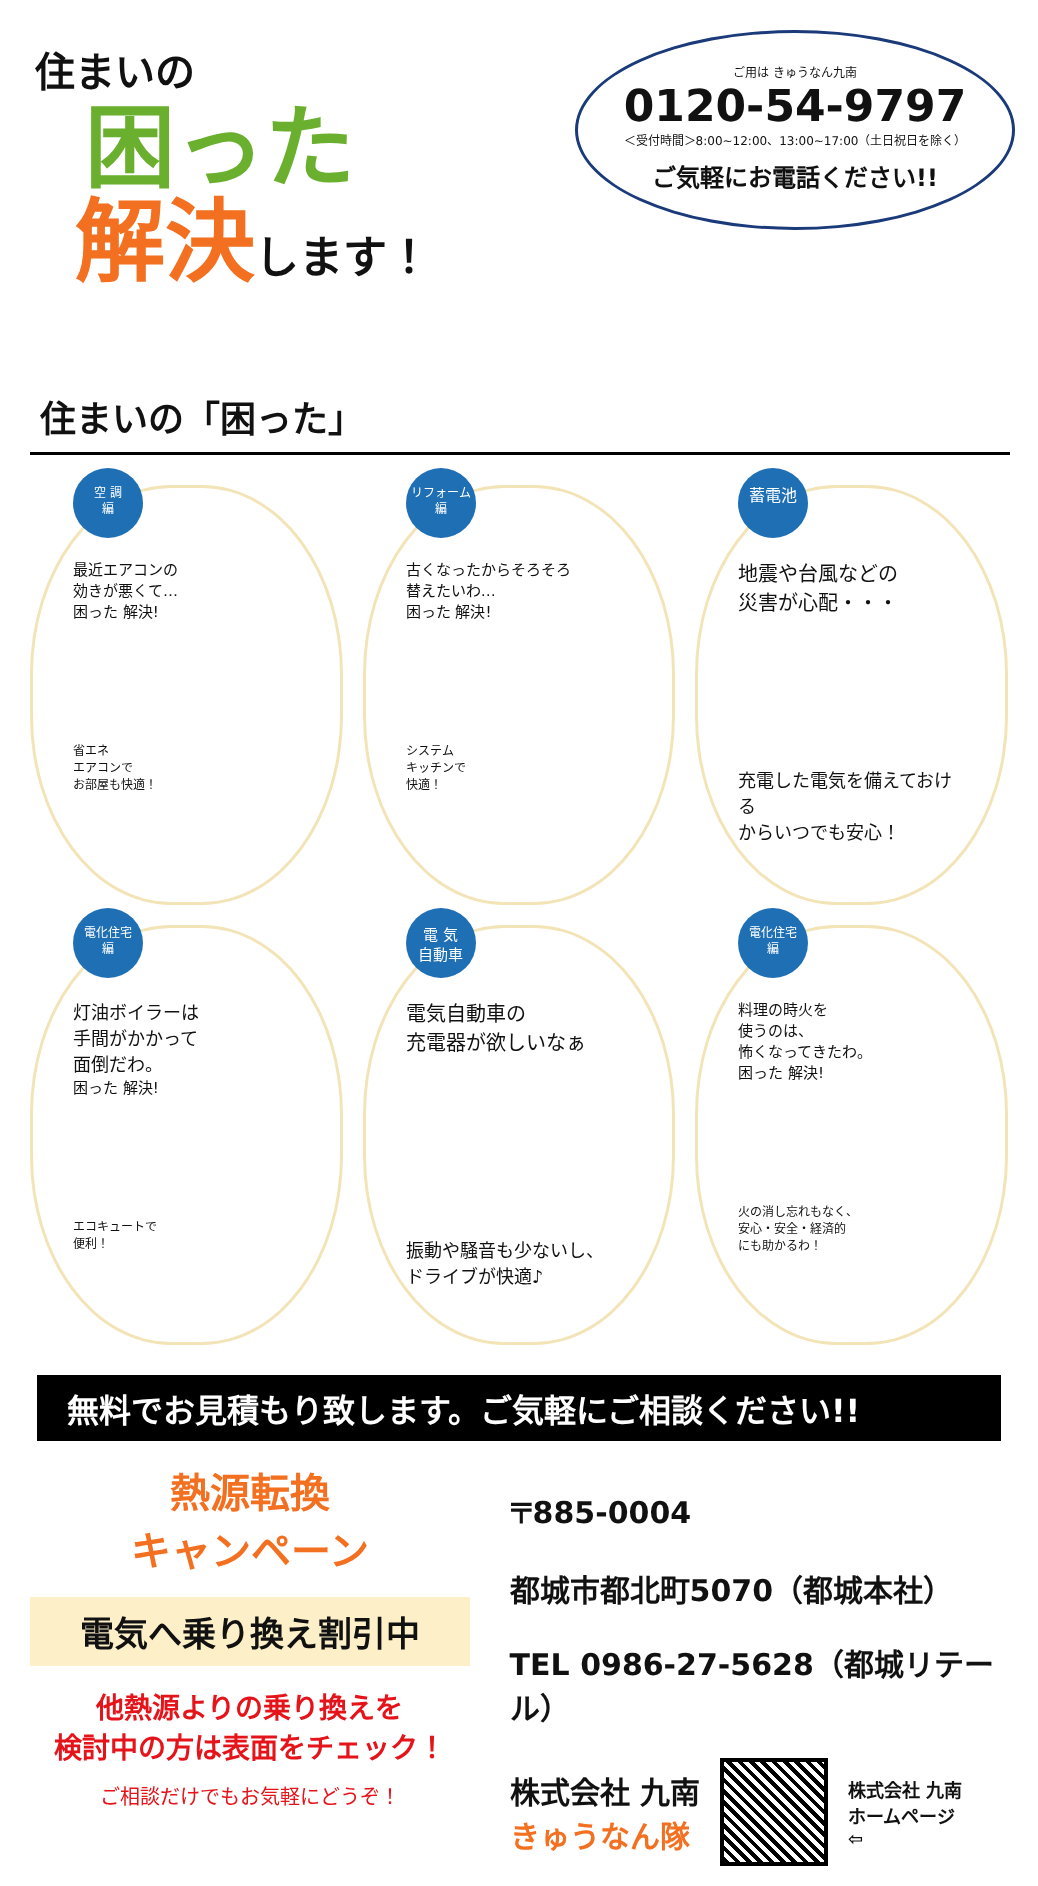住まいの
困った
解決します！
ご用は きゅうなん九南
0120-54-9797
＜受付時間＞8:00~12:00、13:00~17:00（土日祝日を除く）
ご気軽にお電話ください!!
住まいの「困った」
空 調
編
最近エアコンの
効きが悪くて…
困った 解決!
省エネ
エアコンで
お部屋も快適！
リフォーム
編
古くなったからそろそろ
替えたいわ…
困った 解決!
システム
キッチンで
快適！
蓄電池
地震や台風などの
災害が心配・・・
充電した電気を備えておける
からいつでも安心！
電化住宅
編
灯油ボイラーは
手間がかかって
面倒だわ。
困った 解決!
エコキュートで
便利！
電 気
自動車
電気自動車の
充電器が欲しいなぁ
振動や騒音も少ないし、
ドライブが快適♪
電化住宅
編
料理の時火を
使うのは、
怖くなってきたわ。
困った 解決!
火の消し忘れもなく、
安心・安全・経済的
にも助かるわ！
無料でお見積もり致します。ご気軽にご相談ください!!
熱源転換
キャンペーン
電気へ乗り換え割引中
他熱源よりの乗り換えを
検討中の方は表面をチェック！
ご相談だけでもお気軽にどうぞ！
〒885-0004
都城市都北町5070（都城本社）
TEL 0986-27-5628（都城リテール）
株式会社 九南
きゅうなん隊
株式会社 九南
ホームページ
⇦